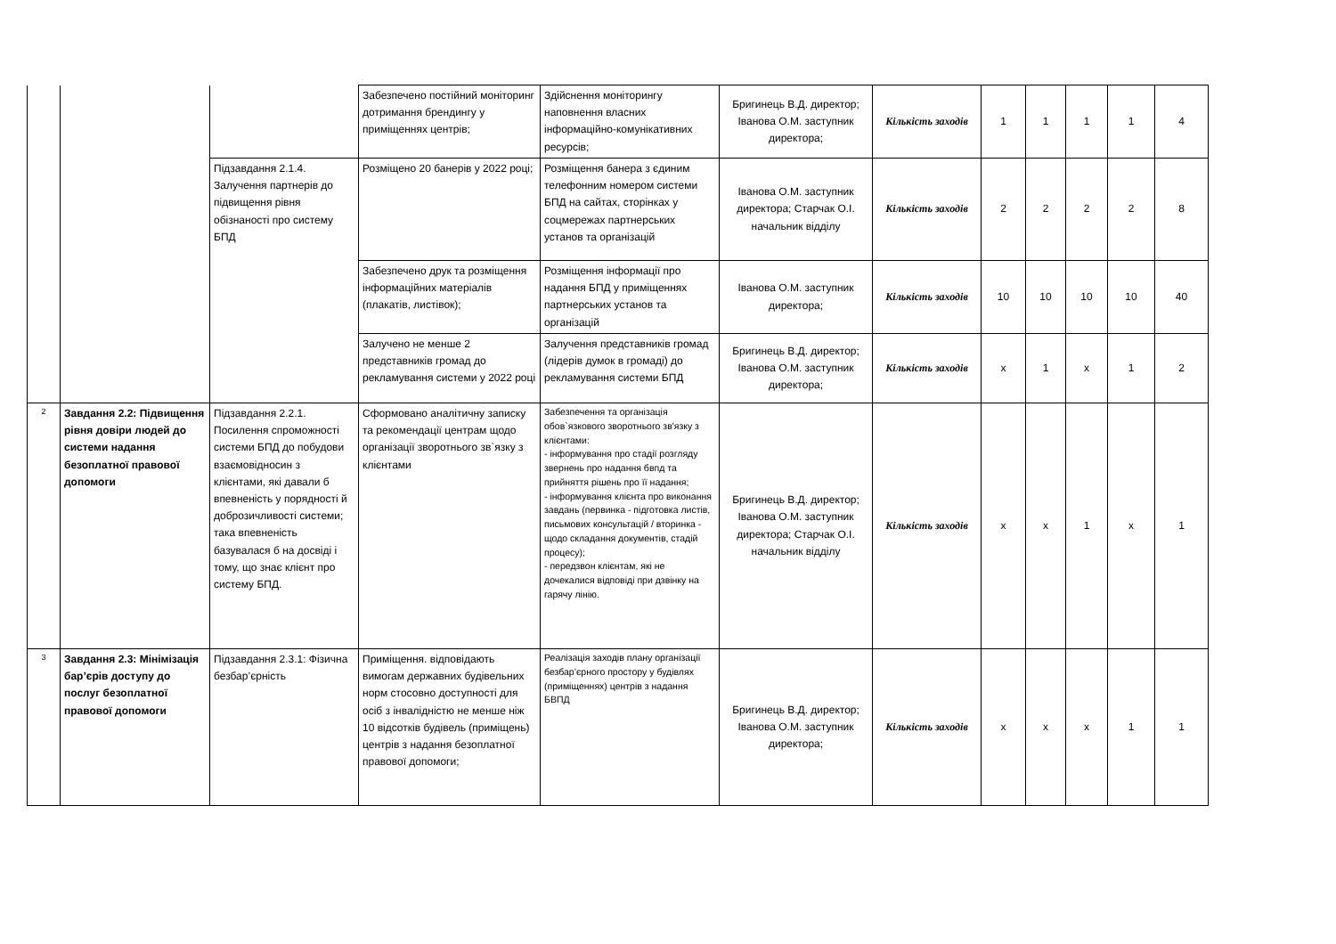| | | | Забезпечено постійний моніторинг дотримання брендингу у приміщеннях центрів; | Здійснення моніторингу наповнення власних інформаційно-комунікативних ресурсів; | Бригинець В.Д. директор; Іванова О.М. заступник директора; | Кількість заходів | 1 | 1 | 1 | 1 | 4 |
| | | Підзавдання 2.1.4. Залучення партнерів до підвищення рівня обізнаності про систему БПД | Розміщено 20 банерів у 2022 році; | Розміщення банера з єдиним телефонним номером системи БПД на сайтах, сторінках у соцмережах партнерських установ та організацій | Іванова О.М. заступник директора; Старчак О.І. начальник відділу | Кількість заходів | 2 | 2 | 2 | 2 | 8 |
| | | | Забезпечено друк та розміщення інформаційних матеріалів (плакатів, листівок); | Розміщення інформації про надання БПД у приміщеннях партнерських установ та організацій | Іванова О.М. заступник директора; | Кількість заходів | 10 | 10 | 10 | 10 | 40 |
| | | | Залучено не менше 2 представників громад до рекламування системи у 2022 році | Залучення представників громад (лідерів думок в громаді) до рекламування системи БПД | Бригинець В.Д. директор; Іванова О.М. заступник директора; | Кількість заходів | x | 1 | x | 1 | 2 |
| 2 | Завдання 2.2: Підвищення рівня довіри людей до системи надання безоплатної правової допомоги | Підзавдання 2.2.1. Посилення спроможності системи БПД до побудови взаємовідносин з клієнтами, які давали б впевненість у порядності й доброзичливості системи; така впевненість базувалася б на досвіді і тому, що знає клієнт про систему БПД. | Сформовано аналітичну записку та рекомендації центрам щодо організації зворотнього зв`язку з клієнтами | Забезпечення та організація обов`язкового зворотнього зв'язку з клієнтами: - інформування про стадії розгляду звернень про надання бвпд та прийняття рішень про її надання; - інформування клієнта про виконання завдань (первинка - підготовка листів, письмових консультацій / вторинка - щодо складання документів, стадій процесу); - передзвон клієнтам, які не дочекалися відповіді при дзвінку на гарячу лінію. | Бригинець В.Д. директор; Іванова О.М. заступник директора; Старчак О.І. начальник відділу | Кількість заходів | x | x | 1 | x | 1 |
| 3 | Завдання 2.3: Мінімізація бар’єрів доступу до послуг безоплатної правової допомоги | Підзавдання 2.3.1: Фізична безбар’єрність | Приміщення. відповідають вимогам державних будівельних норм стосовно доступності для осіб з інвалідністю не менше ніж 10 відсотків будівель (приміщень) центрів з надання безоплатної правової допомоги; | Реалізація заходів плану організації безбар’єрного простору у будівлях (приміщеннях) центрів з надання БВПД | Бригинець В.Д. директор; Іванова О.М. заступник директора; | Кількість заходів | x | x | x | 1 | 1 |